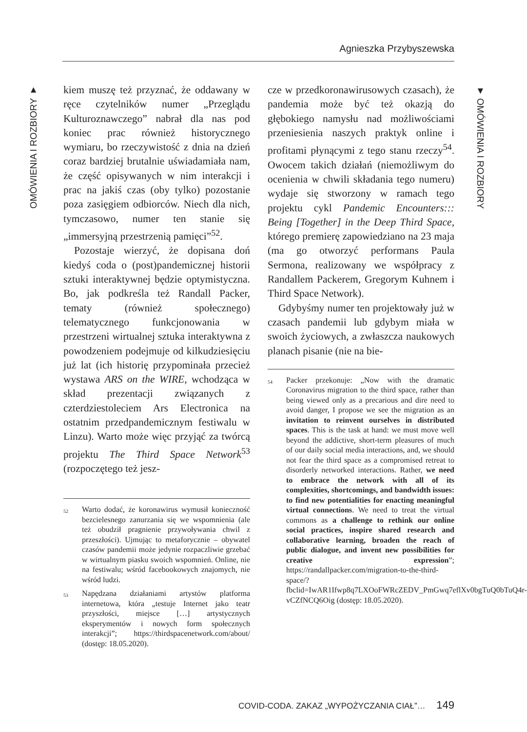Agnieszka Przybyszewska
OMÓWIENIA I ROZBIORY ▼
▼ OMÓWIENIA I ROZBIORY
kiem muszę też przyznać, że oddawany w ręce czytelników numer „Przeglądu Kulturoznawczego” nabrał dla nas pod koniec prac również historycznego wymiaru, bo rzeczywistość z dnia na dzień coraz bardziej brutalnie uświadamiała nam, że część opisywanych w nim interakcji i prac na jakiś czas (oby tylko) pozostanie poza zasięgiem odbiorców. Niech dla nich, tymczasowo, numer ten stanie się „immersyjną przestrzenią pamięci”<sup>52</sup>.
Pozostaje wierzyć, że dopisana doń kiedyś coda o (post)pandemicznej historii sztuki interaktywnej będzie optymistyczna. Bo, jak podkreśla też Randall Packer, tematy (również społecznego) telematycznego funkcjonowania w przestrzeni wirtualnej sztuka interaktywna z powodzeniem podejmuje od kilkudziesięciu już lat (ich historię przypominała przecież wystawa ARS on the WIRE, wchodząca w skład prezentacji związanych z czterdziestoleciem Ars Electronica na ostatnim przedpandemicznym festiwalu w Linzu). Warto może więc przyjąć za twórcą projektu The Third Space Network<sup>53</sup> (rozpoczętego też jesz-
<sup>52</sup> Warto dodać, że koronawirus wymusił konieczność bezcielesnego zanurzania się we wspomnienia (ale też obudził pragnienie przywoływania chwil z przeszłości). Ujmując to metaforycznie – obywatel czasów pandemii może jedynie rozpaczliwie grzebać w wirtualnym piasku swoich wspomnień. Online, nie na festiwalu; wśród facebookowych znajomych, nie wśród ludzi.
<sup>53</sup> Napędzana działaniami artystów platforma internetowa, która „testuje Internet jako teatr przyszłości, miejsce […] artystycznych eksperymentów i nowych form społecznych interakcji”; https://thirdspacenetwork.com/about/ (dostęp: 18.05.2020).
cze w przedkoronawirusowych czasach), że pandemia może być też okazją do głębokiego namysłu nad możliwościami przeniesienia naszych praktyk online i profitami płynącymi z tego stanu rzeczy<sup>54</sup>. Owocem takich działań (niemożliwym do ocenienia w chwili składania tego numeru) wydaje się stworzony w ramach tego projektu cykl Pandemic Encounters::: Being [Together] in the Deep Third Space, którego premierę zapowiedziano na 23 maja (ma go otworzyć performans Paula Sermona, realizowany we współpracy z Randallem Packerem, Gregorym Kuhnem i Third Space Network).
Gdybyśmy numer ten projektowały już w czasach pandemii lub gdybym miała w swoich życiowych, a zwłaszcza naukowych planach pisanie (nie na bie-
<sup>54</sup> Packer przekonuje: „Now with the dramatic Coronavirus migration to the third space, rather than being viewed only as a precarious and dire need to avoid danger, I propose we see the migration as an invitation to reinvent ourselves in distributed spaces. This is the task at hand: we must move well beyond the addictive, short-term pleasures of much of our daily social media interactions, and, we should not fear the third space as a compromised retreat to disorderly networked interactions. Rather, we need to embrace the network with all of its complexities, shortcomings, and bandwidth issues: to find new potentialities for enacting meaningful virtual connections. We need to treat the virtual commons as a challenge to rethink our online social practices, inspire shared research and collaborative learning, broaden the reach of public dialogue, and invent new possibilities for creative expression”; https://randallpacker.com/migration-to-the-third-space/?fbclid=IwAR1Ifwp8q7LXOoFWRcZEDV_PmGwq7eflXv0bgTuQ0bTuQ4r-vCZfNCQ6Oig (dostęp: 18.05.2020).
COVID-CODA. ZAKAZ „WYPOŻYCZANIA CIAŁ”… 149